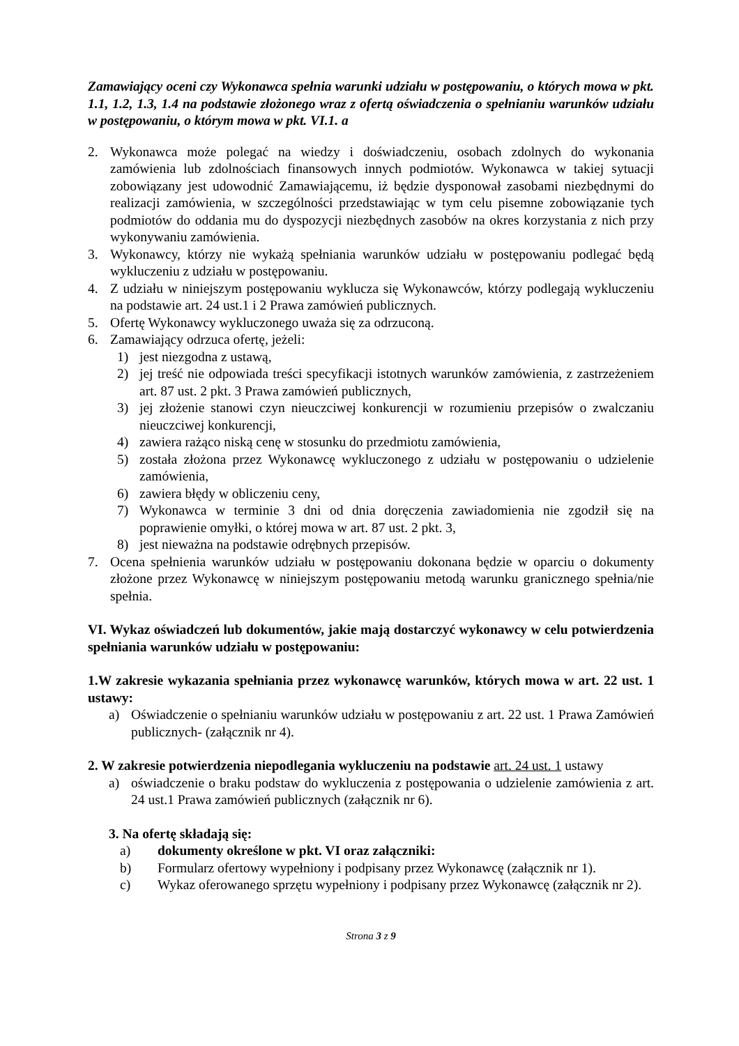Zamawiający oceni czy Wykonawca spełnia warunki udziału w postępowaniu, o których mowa w pkt. 1.1, 1.2, 1.3, 1.4 na podstawie złożonego wraz z ofertą oświadczenia o spełnianiu warunków udziału w postępowaniu, o którym mowa w pkt. VI.1. a
2. Wykonawca może polegać na wiedzy i doświadczeniu, osobach zdolnych do wykonania zamówienia lub zdolnościach finansowych innych podmiotów. Wykonawca w takiej sytuacji zobowiązany jest udowodnić Zamawiającemu, iż będzie dysponował zasobami niezbędnymi do realizacji zamówienia, w szczególności przedstawiając w tym celu pisemne zobowiązanie tych podmiotów do oddania mu do dyspozycji niezbędnych zasobów na okres korzystania z nich przy wykonywaniu zamówienia.
3. Wykonawcy, którzy nie wykażą spełniania warunków udziału w postępowaniu podlegać będą wykluczeniu z udziału w postępowaniu.
4. Z udziału w niniejszym postępowaniu wyklucza się Wykonawców, którzy podlegają wykluczeniu na podstawie art. 24 ust.1 i 2 Prawa zamówień publicznych.
5. Ofertę Wykonawcy wykluczonego uważa się za odrzuconą.
6. Zamawiający odrzuca ofertę, jeżeli:
1) jest niezgodna z ustawą,
2) jej treść nie odpowiada treści specyfikacji istotnych warunków zamówienia, z zastrzeżeniem art. 87 ust. 2 pkt. 3 Prawa zamówień publicznych,
3) jej złożenie stanowi czyn nieuczciwej konkurencji w rozumieniu przepisów o zwalczaniu nieuczciwej konkurencji,
4) zawiera rażąco niską cenę w stosunku do przedmiotu zamówienia,
5) została złożona przez Wykonawcę wykluczonego z udziału w postępowaniu o udzielenie zamówienia,
6) zawiera błędy w obliczeniu ceny,
7) Wykonawca w terminie 3 dni od dnia doręczenia zawiadomienia nie zgodził się na poprawienie omyłki, o której mowa w art. 87 ust. 2 pkt. 3,
8) jest nieważna na podstawie odrębnych przepisów.
7. Ocena spełnienia warunków udziału w postępowaniu dokonana będzie w oparciu o dokumenty złożone przez Wykonawcę w niniejszym postępowaniu metodą warunku granicznego spełnia/nie spełnia.
VI. Wykaz oświadczeń lub dokumentów, jakie mają dostarczyć wykonawcy w celu potwierdzenia spełniania warunków udziału w postępowaniu:
1.W zakresie wykazania spełniania przez wykonawcę warunków, których mowa w art. 22 ust. 1 ustawy:
a) Oświadczenie o spełnianiu warunków udziału w postępowaniu z art. 22 ust. 1 Prawa Zamówień publicznych- (załącznik nr 4).
2. W zakresie potwierdzenia niepodlegania wykluczeniu na podstawie art. 24 ust. 1 ustawy
a) oświadczenie o braku podstaw do wykluczenia z postępowania o udzielenie zamówienia z art. 24 ust.1 Prawa zamówień publicznych (załącznik nr 6).
3. Na ofertę składają się:
a) dokumenty określone w pkt. VI oraz załączniki:
b) Formularz ofertowy wypełniony i podpisany przez Wykonawcę (załącznik nr 1).
c) Wykaz oferowanego sprzętu wypełniony i podpisany przez Wykonawcę (załącznik nr 2).
Strona 3 z 9